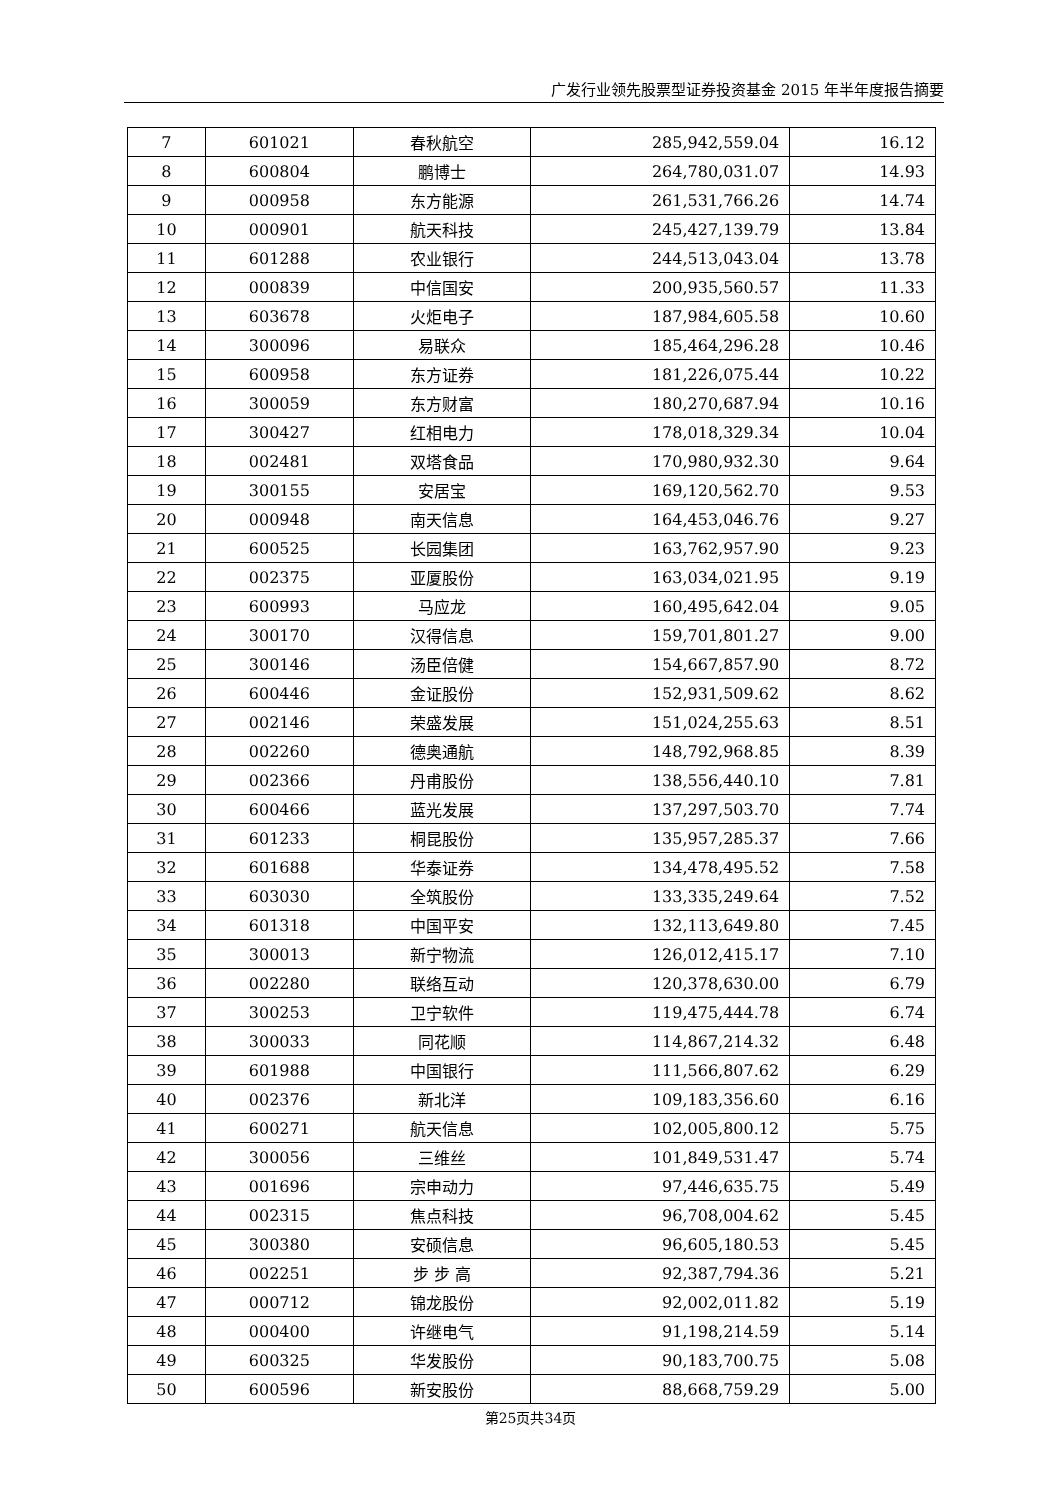广发行业领先股票型证券投资基金 2015 年半年度报告摘要
| 7 | 601021 | 春秋航空 | 285,942,559.04 | 16.12 |
| 8 | 600804 | 鹏博士 | 264,780,031.07 | 14.93 |
| 9 | 000958 | 东方能源 | 261,531,766.26 | 14.74 |
| 10 | 000901 | 航天科技 | 245,427,139.79 | 13.84 |
| 11 | 601288 | 农业银行 | 244,513,043.04 | 13.78 |
| 12 | 000839 | 中信国安 | 200,935,560.57 | 11.33 |
| 13 | 603678 | 火炬电子 | 187,984,605.58 | 10.60 |
| 14 | 300096 | 易联众 | 185,464,296.28 | 10.46 |
| 15 | 600958 | 东方证券 | 181,226,075.44 | 10.22 |
| 16 | 300059 | 东方财富 | 180,270,687.94 | 10.16 |
| 17 | 300427 | 红相电力 | 178,018,329.34 | 10.04 |
| 18 | 002481 | 双塔食品 | 170,980,932.30 | 9.64 |
| 19 | 300155 | 安居宝 | 169,120,562.70 | 9.53 |
| 20 | 000948 | 南天信息 | 164,453,046.76 | 9.27 |
| 21 | 600525 | 长园集团 | 163,762,957.90 | 9.23 |
| 22 | 002375 | 亚厦股份 | 163,034,021.95 | 9.19 |
| 23 | 600993 | 马应龙 | 160,495,642.04 | 9.05 |
| 24 | 300170 | 汉得信息 | 159,701,801.27 | 9.00 |
| 25 | 300146 | 汤臣倍健 | 154,667,857.90 | 8.72 |
| 26 | 600446 | 金证股份 | 152,931,509.62 | 8.62 |
| 27 | 002146 | 荣盛发展 | 151,024,255.63 | 8.51 |
| 28 | 002260 | 德奥通航 | 148,792,968.85 | 8.39 |
| 29 | 002366 | 丹甫股份 | 138,556,440.10 | 7.81 |
| 30 | 600466 | 蓝光发展 | 137,297,503.70 | 7.74 |
| 31 | 601233 | 桐昆股份 | 135,957,285.37 | 7.66 |
| 32 | 601688 | 华泰证券 | 134,478,495.52 | 7.58 |
| 33 | 603030 | 全筑股份 | 133,335,249.64 | 7.52 |
| 34 | 601318 | 中国平安 | 132,113,649.80 | 7.45 |
| 35 | 300013 | 新宁物流 | 126,012,415.17 | 7.10 |
| 36 | 002280 | 联络互动 | 120,378,630.00 | 6.79 |
| 37 | 300253 | 卫宁软件 | 119,475,444.78 | 6.74 |
| 38 | 300033 | 同花顺 | 114,867,214.32 | 6.48 |
| 39 | 601988 | 中国银行 | 111,566,807.62 | 6.29 |
| 40 | 002376 | 新北洋 | 109,183,356.60 | 6.16 |
| 41 | 600271 | 航天信息 | 102,005,800.12 | 5.75 |
| 42 | 300056 | 三维丝 | 101,849,531.47 | 5.74 |
| 43 | 001696 | 宗申动力 | 97,446,635.75 | 5.49 |
| 44 | 002315 | 焦点科技 | 96,708,004.62 | 5.45 |
| 45 | 300380 | 安硕信息 | 96,605,180.53 | 5.45 |
| 46 | 002251 | 步 步 高 | 92,387,794.36 | 5.21 |
| 47 | 000712 | 锦龙股份 | 92,002,011.82 | 5.19 |
| 48 | 000400 | 许继电气 | 91,198,214.59 | 5.14 |
| 49 | 600325 | 华发股份 | 90,183,700.75 | 5.08 |
| 50 | 600596 | 新安股份 | 88,668,759.29 | 5.00 |
第25页共34页